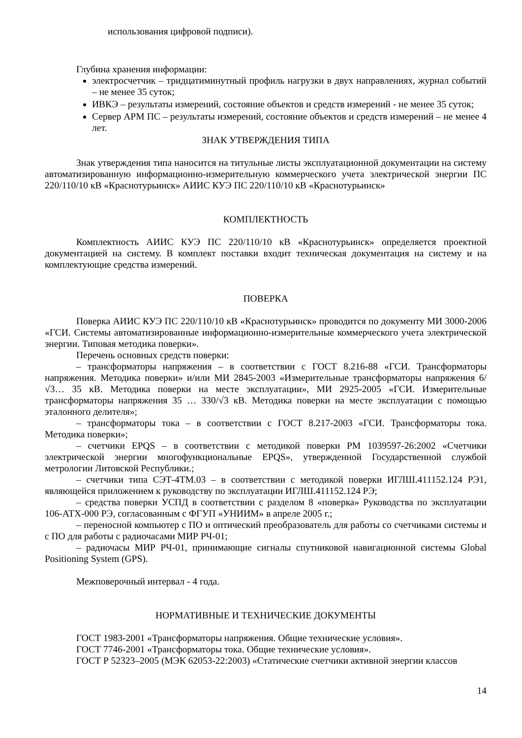использования цифровой подписи).
Глубина хранения информации:
электросчетчик – тридцатиминутный профиль нагрузки в двух направлениях, журнал событий – не менее 35 суток;
ИВКЭ – результаты измерений, состояние объектов и средств измерений - не менее 35 суток;
Сервер АРМ ПС – результаты измерений, состояние объектов и средств измерений – не менее 4 лет.
ЗНАК УТВЕРЖДЕНИЯ ТИПА
Знак утверждения типа наносится на титульные листы эксплуатационной документации на систему автоматизированную информационно-измерительную коммерческого учета электрической энергии ПС 220/110/10 кВ «Краснотурьинск» АИИС КУЭ ПС 220/110/10 кВ «Краснотурьинск»
КОМПЛЕКТНОСТЬ
Комплектность АИИС КУЭ ПС 220/110/10 кВ «Краснотурьинск» определяется проектной документацией на систему. В комплект поставки входит техническая документация на систему и на комплектующие средства измерений.
ПОВЕРКА
Поверка АИИС КУЭ ПС 220/110/10 кВ «Краснотурьинск» проводится по документу МИ 3000-2006 «ГСИ. Системы автоматизированные информационно-измерительные коммерческого учета электрической энергии. Типовая методика поверки».
Перечень основных средств поверки:
– трансформаторы напряжения – в соответствии с ГОСТ 8.216-88 «ГСИ. Трансформаторы напряжения. Методика поверки» и/или МИ 2845-2003 «Измерительные трансформаторы напряжения 6/√3… 35 кВ. Методика поверки на месте эксплуатации», МИ 2925-2005 «ГСИ. Измерительные трансформаторы напряжения 35 … 330/√3 кВ. Методика поверки на месте эксплуатации с помощью эталонного делителя»;
– трансформаторы тока – в соответствии с ГОСТ 8.217-2003 «ГСИ. Трансформаторы тока. Методика поверки»;
– счетчики EPQS – в соответствии с методикой поверки РМ 1039597-26:2002 «Счетчики электрической энергии многофункциональные EPQS», утвержденной Государственной службой метрологии Литовской Республики.;
– счетчики типа СЭТ-4ТМ.03 – в соответствии с методикой поверки ИГЛШ.411152.124 РЭ1, являющейся приложением к руководству по эксплуатации ИГЛШ.411152.124 РЭ;
– средства поверки УСПД в соответствии с разделом 8 «поверка» Руководства по эксплуатации 106-АТХ-000 РЭ, согласованным с ФГУП «УНИИМ» в апреле 2005 г.;
– переносной компьютер с ПО и оптический преобразователь для работы со счетчиками системы и с ПО для работы с радиочасами МИР РЧ-01;
– радиочасы МИР РЧ-01, принимающие сигналы спутниковой навигационной системы Global Positioning System (GPS).
Межповерочный интервал - 4 года.
НОРМАТИВНЫЕ И ТЕХНИЧЕСКИЕ ДОКУМЕНТЫ
ГОСТ 1983-2001 «Трансформаторы напряжения. Общие технические условия».
ГОСТ 7746-2001 «Трансформаторы тока. Общие технические условия».
ГОСТ Р 52323–2005 (МЭК 62053-22:2003) «Статические счетчики активной энергии классов
14